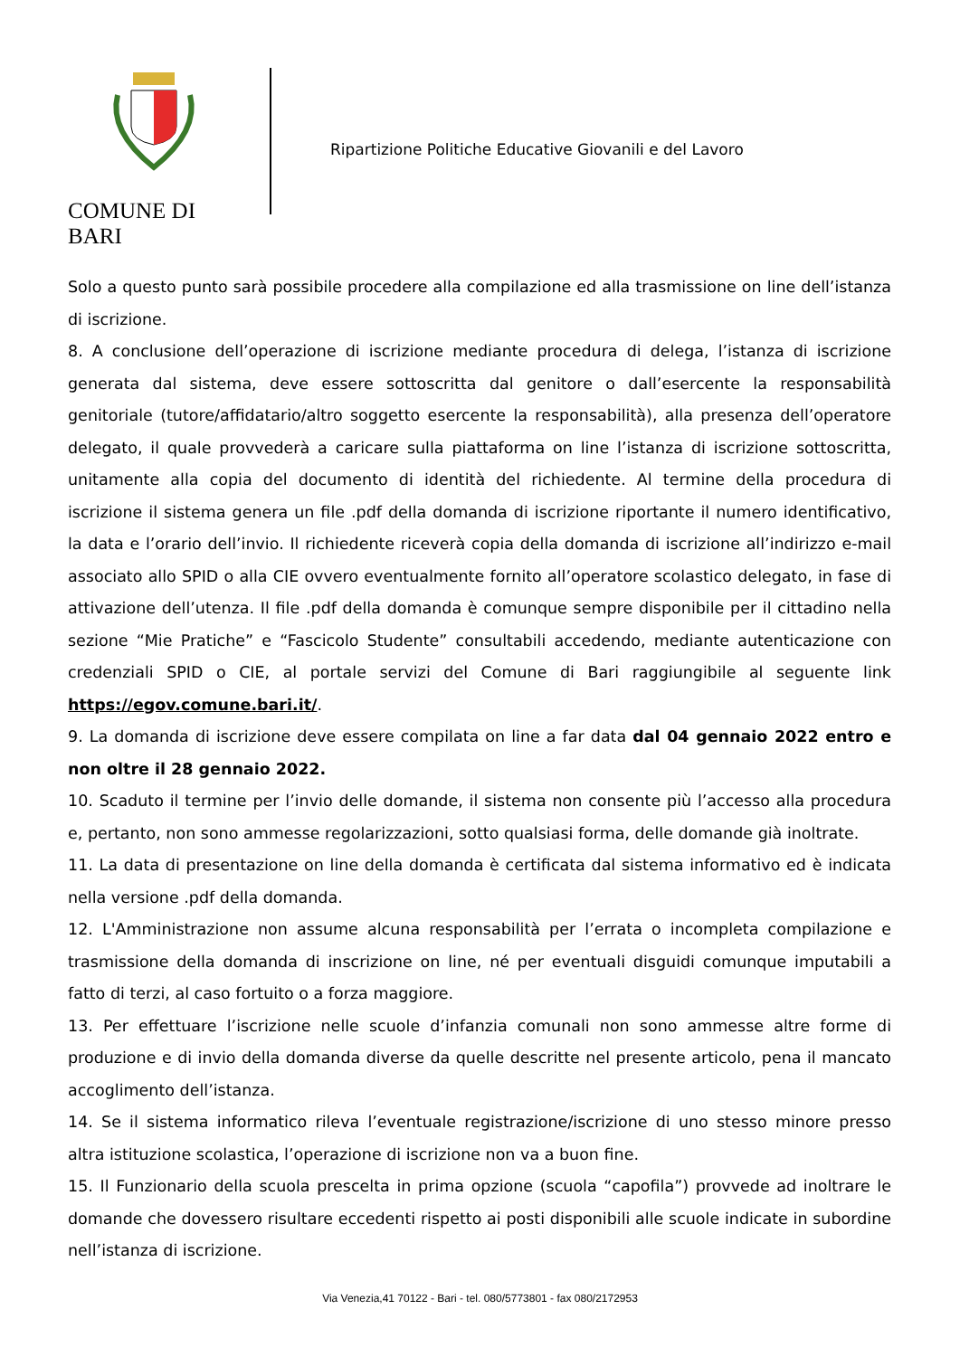COMUNE DI BARI
Ripartizione Politiche Educative Giovanili e del Lavoro
Solo a questo punto sarà possibile procedere alla compilazione ed alla trasmissione on line dell’istanza di iscrizione.
8. A conclusione dell’operazione di iscrizione mediante procedura di delega, l’istanza di iscrizione generata dal sistema, deve essere sottoscritta dal genitore o dall’esercente la responsabilità genitoriale (tutore/affidatario/altro soggetto esercente la responsabilità), alla presenza dell’operatore delegato, il quale provvederà a caricare sulla piattaforma on line l’istanza di iscrizione sottoscritta, unitamente alla copia del documento di identità del richiedente. Al termine della procedura di iscrizione il sistema genera un file .pdf della domanda di iscrizione riportante il numero identificativo, la data e l’orario dell’invio. Il richiedente riceverà copia della domanda di iscrizione all’indirizzo e-mail associato allo SPID o alla CIE ovvero eventualmente fornito all’operatore scolastico delegato, in fase di attivazione dell’utenza. Il file .pdf della domanda è comunque sempre disponibile per il cittadino nella sezione “Mie Pratiche” e “Fascicolo Studente” consultabili accedendo, mediante autenticazione con credenziali SPID o CIE, al portale servizi del Comune di Bari raggiungibile al seguente link https://egov.comune.bari.it/.
9. La domanda di iscrizione deve essere compilata on line a far data dal 04 gennaio 2022 entro e non oltre il 28 gennaio 2022.
10. Scaduto il termine per l’invio delle domande, il sistema non consente più l’accesso alla procedura e, pertanto, non sono ammesse regolarizzazioni, sotto qualsiasi forma, delle domande già inoltrate.
11. La data di presentazione on line della domanda è certificata dal sistema informativo ed è indicata nella versione .pdf della domanda.
12. L'Amministrazione non assume alcuna responsabilità per l’errata o incompleta compilazione e trasmissione della domanda di inscrizione on line, né per eventuali disguidi comunque imputabili a fatto di terzi, al caso fortuito o a forza maggiore.
13. Per effettuare l’iscrizione nelle scuole d’infanzia comunali non sono ammesse altre forme di produzione e di invio della domanda diverse da quelle descritte nel presente articolo, pena il mancato accoglimento dell’istanza.
14. Se il sistema informatico rileva l’eventuale registrazione/iscrizione di uno stesso minore presso altra istituzione scolastica, l’operazione di iscrizione non va a buon fine.
15. Il Funzionario della scuola prescelta in prima opzione (scuola “capofila”) provvede ad inoltrare le domande che dovessero risultare eccedenti rispetto ai posti disponibili alle scuole indicate in subordine nell’istanza di iscrizione.
Via Venezia,41 70122 - Bari - tel. 080/5773801 - fax 080/2172953